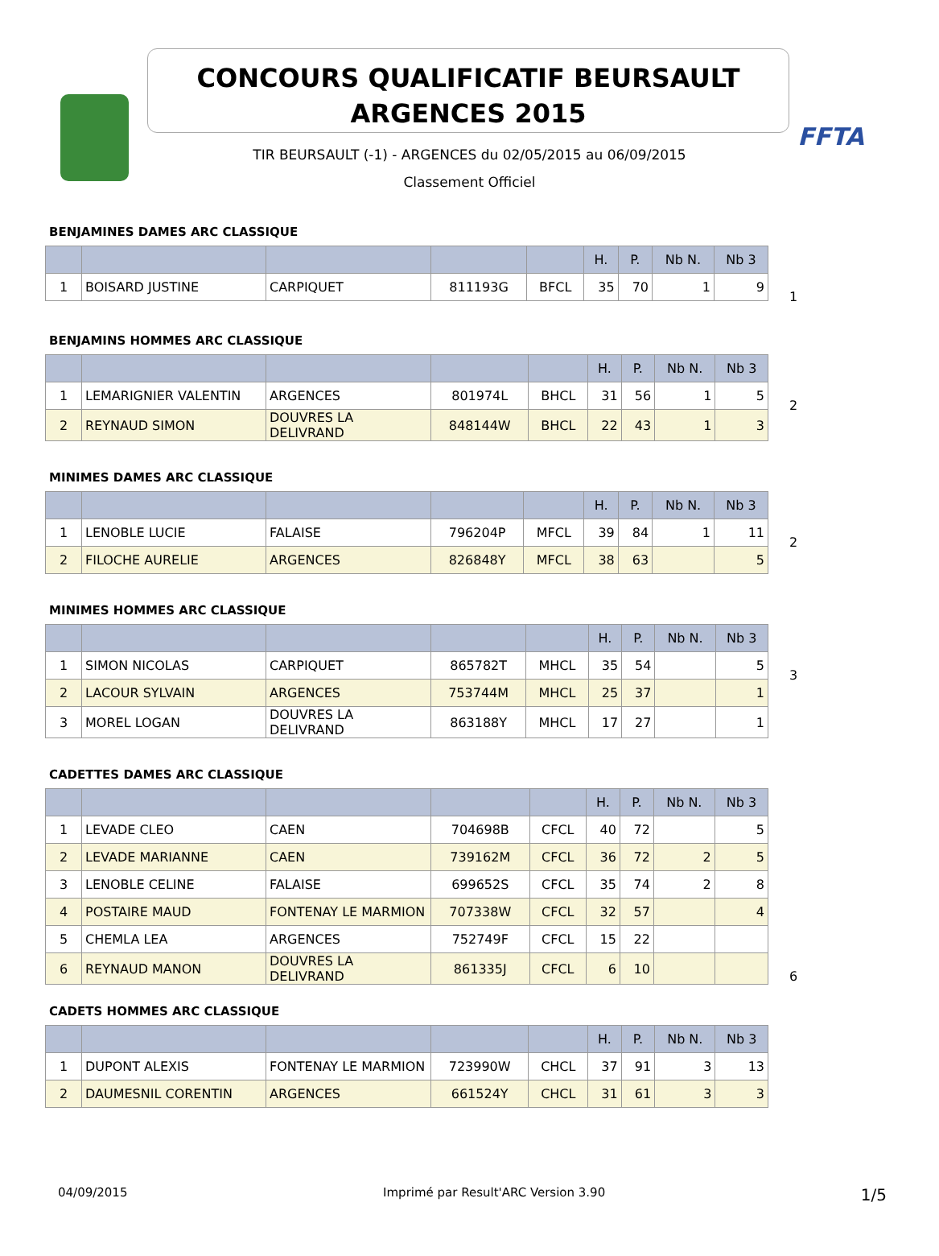FFTA
CONCOURS QUALIFICATIF BEURSAULT
ARGENCES 2015
TIR BEURSAULT (-1) - ARGENCES du 02/05/2015 au 06/09/2015
Classement Officiel
BENJAMINES DAMES ARC CLASSIQUE
| | | | | | H. | P. | Nb N. | Nb 3 |
| --- | --- | --- | --- | --- | --- | --- | --- | --- |
| 1 | BOISARD JUSTINE | CARPIQUET | 811193G | BFCL | 35 | 70 | 1 | 9 |
1
BENJAMINS HOMMES ARC CLASSIQUE
| | | | | | H. | P. | Nb N. | Nb 3 |
| --- | --- | --- | --- | --- | --- | --- | --- | --- |
| 1 | LEMARIGNIER VALENTIN | ARGENCES | 801974L | BHCL | 31 | 56 | 1 | 5 |
| 2 | REYNAUD SIMON | DOUVRES LA DELIVRAND | 848144W | BHCL | 22 | 43 | 1 | 3 |
2
MINIMES DAMES ARC CLASSIQUE
| | | | | | H. | P. | Nb N. | Nb 3 |
| --- | --- | --- | --- | --- | --- | --- | --- | --- |
| 1 | LENOBLE LUCIE | FALAISE | 796204P | MFCL | 39 | 84 | 1 | 11 |
| 2 | FILOCHE AURELIE | ARGENCES | 826848Y | MFCL | 38 | 63 | | 5 |
2
MINIMES HOMMES ARC CLASSIQUE
| | | | | | H. | P. | Nb N. | Nb 3 |
| --- | --- | --- | --- | --- | --- | --- | --- | --- |
| 1 | SIMON NICOLAS | CARPIQUET | 865782T | MHCL | 35 | 54 | | 5 |
| 2 | LACOUR SYLVAIN | ARGENCES | 753744M | MHCL | 25 | 37 | | 1 |
| 3 | MOREL LOGAN | DOUVRES LA DELIVRAND | 863188Y | MHCL | 17 | 27 | | 1 |
3
CADETTES DAMES ARC CLASSIQUE
| | | | | | H. | P. | Nb N. | Nb 3 |
| --- | --- | --- | --- | --- | --- | --- | --- | --- |
| 1 | LEVADE CLEO | CAEN | 704698B | CFCL | 40 | 72 | | 5 |
| 2 | LEVADE MARIANNE | CAEN | 739162M | CFCL | 36 | 72 | 2 | 5 |
| 3 | LENOBLE CELINE | FALAISE | 699652S | CFCL | 35 | 74 | 2 | 8 |
| 4 | POSTAIRE MAUD | FONTENAY LE MARMION | 707338W | CFCL | 32 | 57 | | 4 |
| 5 | CHEMLA LEA | ARGENCES | 752749F | CFCL | 15 | 22 | | |
| 6 | REYNAUD MANON | DOUVRES LA DELIVRAND | 861335J | CFCL | 6 | 10 | | |
6
CADETS HOMMES ARC CLASSIQUE
| | | | | | H. | P. | Nb N. | Nb 3 |
| --- | --- | --- | --- | --- | --- | --- | --- | --- |
| 1 | DUPONT ALEXIS | FONTENAY LE MARMION | 723990W | CHCL | 37 | 91 | 3 | 13 |
| 2 | DAUMESNIL CORENTIN | ARGENCES | 661524Y | CHCL | 31 | 61 | 3 | 3 |
04/09/2015 Imprimé par Result'ARC Version 3.90 1/5